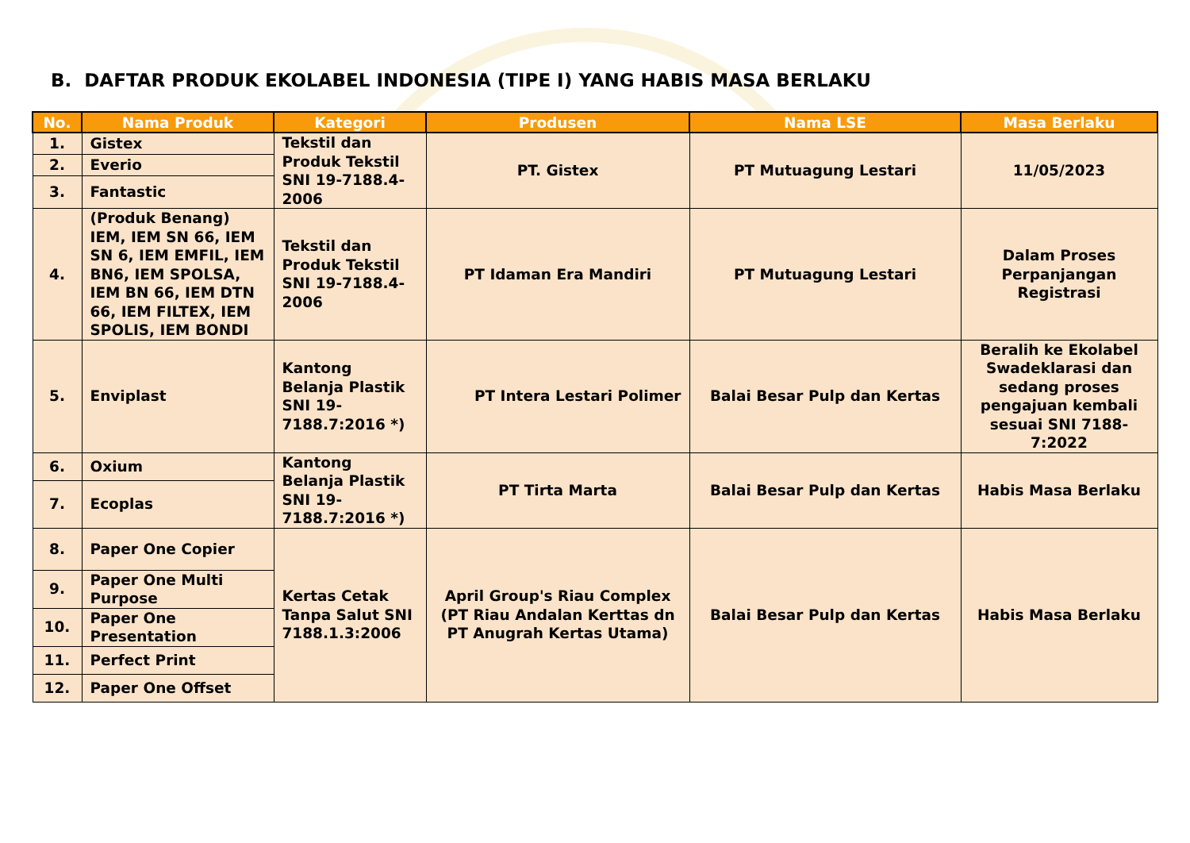B. DAFTAR PRODUK EKOLABEL INDONESIA (TIPE I) YANG HABIS MASA BERLAKU
| No. | Nama Produk | Kategori | Produsen | Nama LSE | Masa Berlaku |
| --- | --- | --- | --- | --- | --- |
| 1. | Gistex | Tekstil dan Produk Tekstil SNI 19-7188.4-2006 | PT. Gistex | PT Mutuagung Lestari | 11/05/2023 |
| 2. | Everio | | | | |
| 3. | Fantastic | | | | |
| 4. | (Produk Benang) IEM, IEM SN 66, IEM SN 6, IEM EMFIL, IEM BN6, IEM SPOLSA, IEM BN 66, IEM DTN 66, IEM FILTEX, IEM SPOLIS, IEM BONDI | Tekstil dan Produk Tekstil SNI 19-7188.4-2006 | PT Idaman Era Mandiri | PT Mutuagung Lestari | Dalam Proses Perpanjangan Registrasi |
| 5. | Enviplast | Kantong Belanja Plastik SNI 19-7188.7:2016 *) | PT Intera Lestari Polimer | Balai Besar Pulp dan Kertas | Beralih ke Ekolabel Swadeklarasi dan sedang proses pengajuan kembali sesuai SNI 7188-7:2022 |
| 6. | Oxium | Kantong Belanja Plastik SNI 19-7188.7:2016 *) | PT Tirta Marta | Balai Besar Pulp dan Kertas | Habis Masa Berlaku |
| 7. | Ecoplas | | | | |
| 8. | Paper One Copier | Kertas Cetak Tanpa Salut SNI 7188.1.3:2006 | April Group's Riau Complex (PT Riau Andalan Kerttas dn PT Anugrah Kertas Utama) | Balai Besar Pulp dan Kertas | Habis Masa Berlaku |
| 9. | Paper One Multi Purpose | | | | |
| 10. | Paper One Presentation | | | | |
| 11. | Perfect Print | | | | |
| 12. | Paper One Offset | | | | |